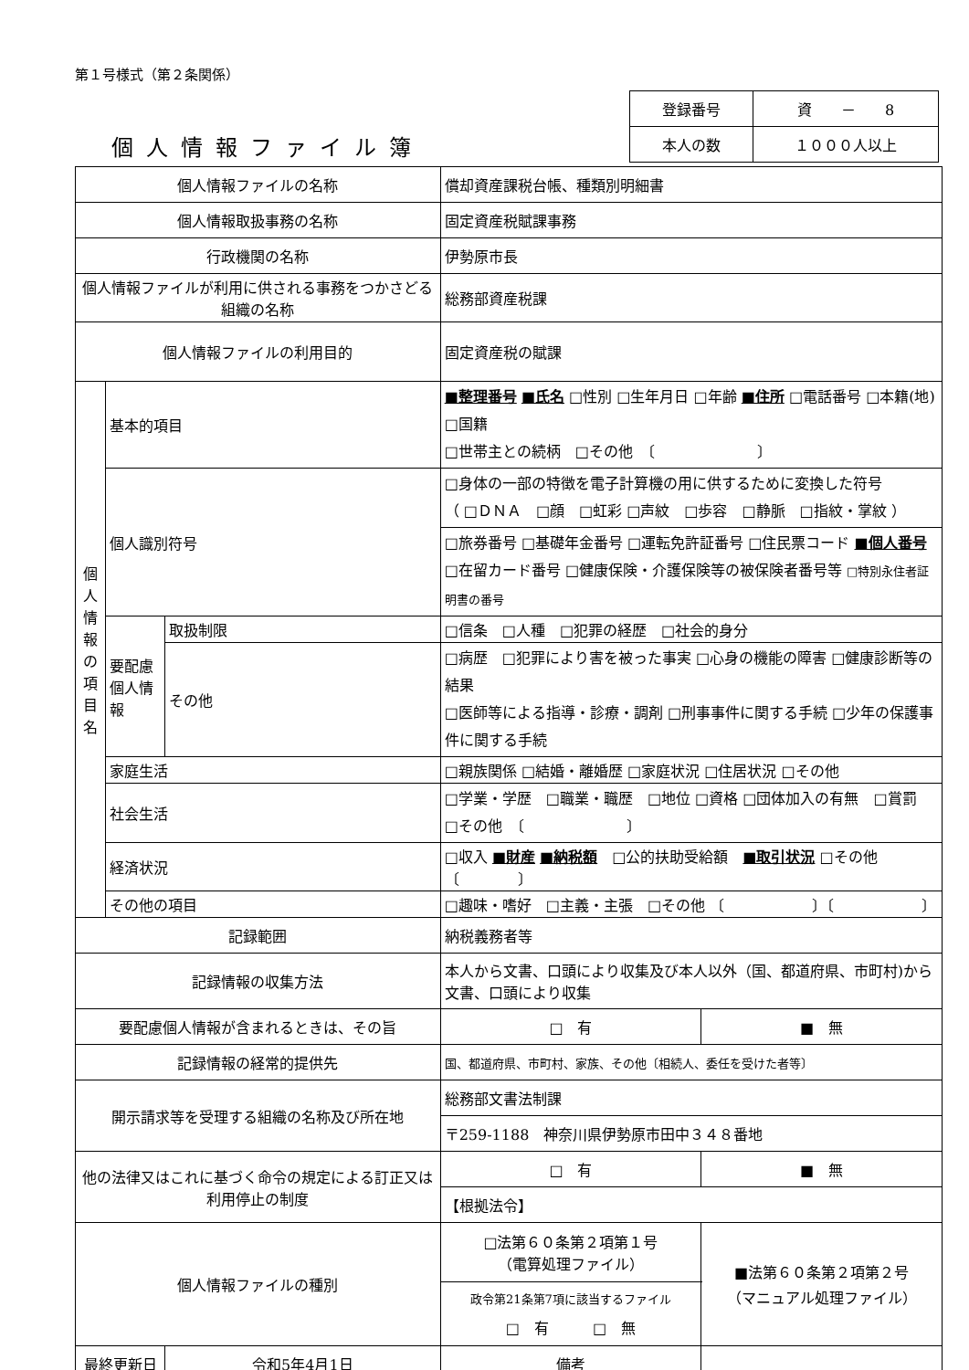第１号様式（第２条関係）
| 登録番号 | 資 － 8 |
| 本人の数 | １０００人以上 |
個人情報ファイル簿
| 個人情報ファイルの名称 | | | 償却資産課税台帳、種類別明細書 | | |
| 個人情報取扱事務の名称 | | | 固定資産税賦課事務 | | |
| 行政機関の名称 | | | 伊勢原市長 | | |
| 個人情報ファイルが利用に供される事務をつかさどる組織の名称 | | | 総務部資産税課 | | |
| 個人情報ファイルの利用目的 | | | 固定資産税の賦課 | | |
| 個人情報の項目名 | 基本的項目 | | ■整理番号 ■氏名 □性別 □生年月日 □年齢 ■住所 □電話番号 □本籍(地) □国籍 □世帯主との続柄 □その他 〔 〕 | | |
| | 個人識別符号 | | □身体の一部の特徴を電子計算機の用に供するために変換した符号 （ □ＤＮＡ □顔 □虹彩 □声紋 □歩容 □静脈 □指紋・掌紋 ） | | |
| | | | □旅券番号 □基礎年金番号 □運転免許証番号 □住民票コード ■個人番号 □在留カード番号 □健康保険・介護保険等の被保険者番号等 □特別永住者証明書の番号 | | |
| | 要配慮個人情報 | 取扱制限 | □信条 □人種 □犯罪の経歴 □社会的身分 | | |
| | | その他 | □病歴 □犯罪により害を被った事実 □心身の機能の障害 □健康診断等の結果 □医師等による指導・診療・調剤 □刑事事件に関する手続 □少年の保護事件に関する手続 | | |
| | 家庭生活 | | □親族関係 □結婚・離婚歴 □家庭状況 □住居状況 □その他 | | |
| | 社会生活 | | □学業・学歴 □職業・職歴 □地位 □資格 □団体加入の有無 □賞罰 □その他 〔 〕 | | |
| | 経済状況 | | □収入 ■財産 ■納税額 □公的扶助受給額 ■取引状況 □その他 〔 〕 | | |
| | その他の項目 | | □趣味・嗜好 □主義・主張 □その他 〔 〕〔 〕 | | |
| 記録範囲 | | | 納税義務者等 | | |
| 記録情報の収集方法 | | | 本人から文書、口頭により収集及び本人以外（国、都道府県、市町村)から文書、口頭により収集 | | |
| 要配慮個人情報が含まれるときは、その旨 | | | □ 有 | | ■ 無 |
| 記録情報の経常的提供先 | | | 国、都道府県、市町村、家族、その他〔相続人、委任を受けた者等〕 | | |
| 開示請求等を受理する組織の名称及び所在地 | | | 総務部文書法制課 | | |
| | | | 〒259-1188 神奈川県伊勢原市田中３４８番地 | | |
| 他の法律又はこれに基づく命令の規定による訂正又は利用停止の制度 | | | □ 有 | | ■ 無 |
| | | | 【根拠法令】 | | |
| 個人情報ファイルの種別 | | | □法第６０条第２項第１号 （電算処理ファイル） | | ■法第６０条第２項第２号 （マニュアル処理ファイル） |
| | | | 政令第21条第7項に該当するファイル □ 有 □ 無 | | |
| 最終更新日 | | 令和5年4月1日 | 備考 | | |